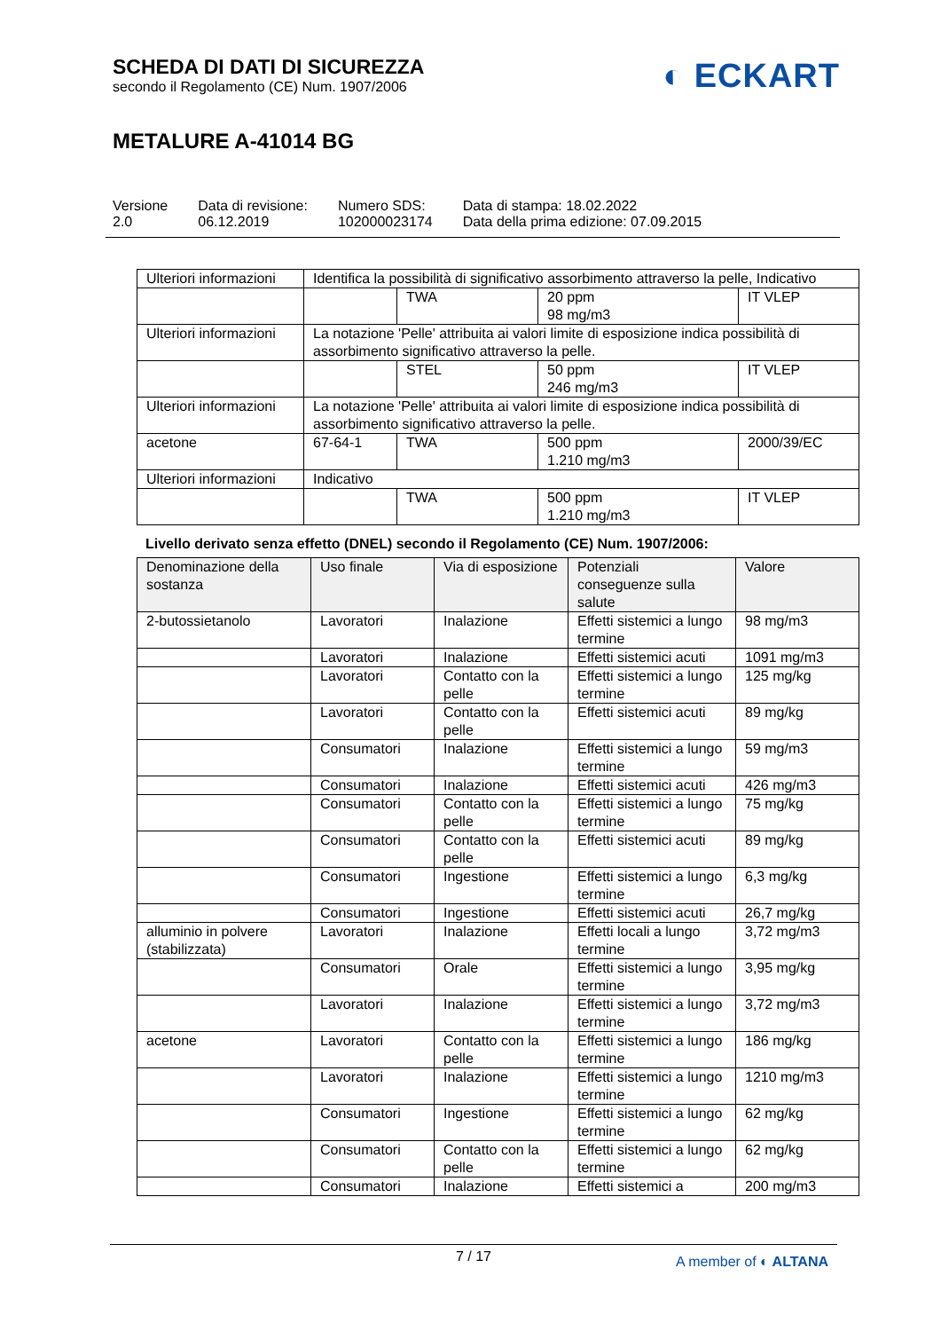SCHEDA DI DATI DI SICUREZZA
secondo il Regolamento (CE) Num. 1907/2006
◐ ECKART
METALURE A-41014 BG
Versione
2.0
Data di revisione:
06.12.2019
Numero SDS:
102000023174
Data di stampa: 18.02.2022
Data della prima edizione: 07.09.2015
| Ulteriori informazioni | Identifica la possibilità di significativo assorbimento attraverso la pelle, Indicativo | | | |
| | | TWA | 20 ppm 98 mg/m3 | IT VLEP |
| Ulteriori informazioni | La notazione 'Pelle' attribuita ai valori limite di esposizione indica possibilità di assorbimento significativo attraverso la pelle. | | | |
| | | STEL | 50 ppm 246 mg/m3 | IT VLEP |
| Ulteriori informazioni | La notazione 'Pelle' attribuita ai valori limite di esposizione indica possibilità di assorbimento significativo attraverso la pelle. | | | |
| acetone | 67-64-1 | TWA | 500 ppm 1.210 mg/m3 | 2000/39/EC |
| Ulteriori informazioni | Indicativo | | | |
| | | TWA | 500 ppm 1.210 mg/m3 | IT VLEP |
Livello derivato senza effetto (DNEL) secondo il Regolamento (CE) Num. 1907/2006:
| Denominazione della sostanza | Uso finale | Via di esposizione | Potenziali conseguenze sulla salute | Valore |
| --- | --- | --- | --- | --- |
| 2-butossietanolo | Lavoratori | Inalazione | Effetti sistemici a lungo termine | 98 mg/m3 |
| | Lavoratori | Inalazione | Effetti sistemici acuti | 1091 mg/m3 |
| | Lavoratori | Contatto con la pelle | Effetti sistemici a lungo termine | 125 mg/kg |
| | Lavoratori | Contatto con la pelle | Effetti sistemici acuti | 89 mg/kg |
| | Consumatori | Inalazione | Effetti sistemici a lungo termine | 59 mg/m3 |
| | Consumatori | Inalazione | Effetti sistemici acuti | 426 mg/m3 |
| | Consumatori | Contatto con la pelle | Effetti sistemici a lungo termine | 75 mg/kg |
| | Consumatori | Contatto con la pelle | Effetti sistemici acuti | 89 mg/kg |
| | Consumatori | Ingestione | Effetti sistemici a lungo termine | 6,3 mg/kg |
| | Consumatori | Ingestione | Effetti sistemici acuti | 26,7 mg/kg |
| alluminio in polvere (stabilizzata) | Lavoratori | Inalazione | Effetti locali a lungo termine | 3,72 mg/m3 |
| | Consumatori | Orale | Effetti sistemici a lungo termine | 3,95 mg/kg |
| | Lavoratori | Inalazione | Effetti sistemici a lungo termine | 3,72 mg/m3 |
| acetone | Lavoratori | Contatto con la pelle | Effetti sistemici a lungo termine | 186 mg/kg |
| | Lavoratori | Inalazione | Effetti sistemici a lungo termine | 1210 mg/m3 |
| | Consumatori | Ingestione | Effetti sistemici a lungo termine | 62 mg/kg |
| | Consumatori | Contatto con la pelle | Effetti sistemici a lungo termine | 62 mg/kg |
| | Consumatori | Inalazione | Effetti sistemici a | 200 mg/m3 |
7 / 17
A member of ◐ ALTANA